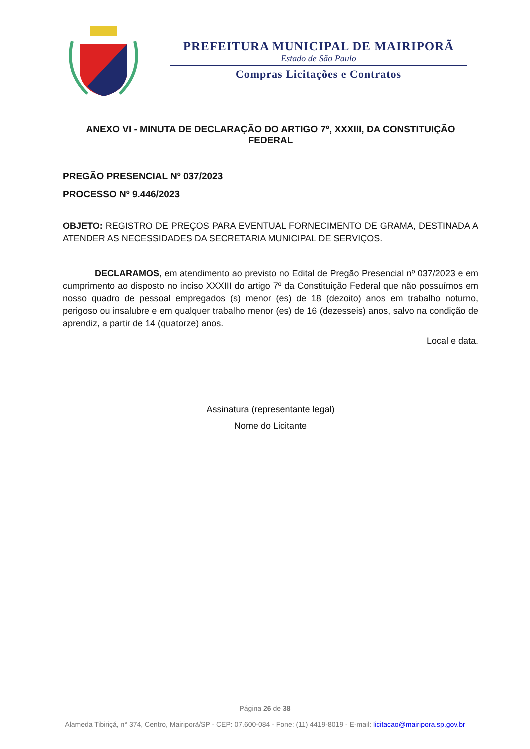PREFEITURA MUNICIPAL DE MAIRIPORÃ
Estado de São Paulo
Compras Licitações e Contratos
ANEXO VI - MINUTA DE DECLARAÇÃO DO ARTIGO 7º, XXXIII, DA CONSTITUIÇÃO FEDERAL
PREGÃO PRESENCIAL Nº 037/2023
PROCESSO Nº 9.446/2023
OBJETO: REGISTRO DE PREÇOS PARA EVENTUAL FORNECIMENTO DE GRAMA, DESTINADA A ATENDER AS NECESSIDADES DA SECRETARIA MUNICIPAL DE SERVIÇOS.
DECLARAMOS, em atendimento ao previsto no Edital de Pregão Presencial nº 037/2023 e em cumprimento ao disposto no inciso XXXIII do artigo 7º da Constituição Federal que não possuímos em nosso quadro de pessoal empregados (s) menor (es) de 18 (dezoito) anos em trabalho noturno, perigoso ou insalubre e em qualquer trabalho menor (es) de 16 (dezesseis) anos, salvo na condição de aprendiz, a partir de 14 (quatorze) anos.
Local e data.
Assinatura (representante legal)
Nome do Licitante
Página 26 de 38
Alameda Tibiriçá, n° 374, Centro, Mairiporã/SP - CEP: 07.600-084 - Fone: (11) 4419-8019 - E-mail: licitacao@mairipora.sp.gov.br